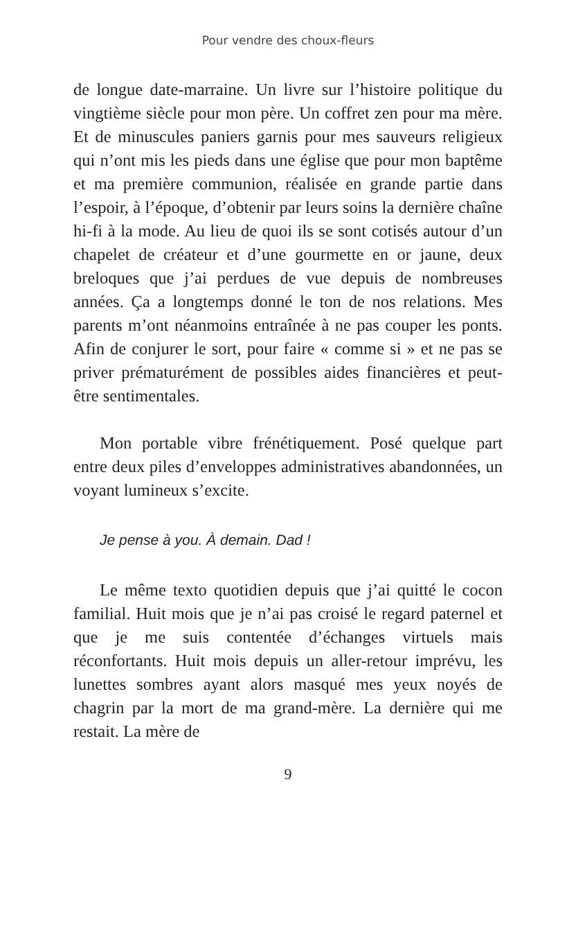Pour vendre des choux-fleurs
de longue date-marraine. Un livre sur l’histoire politique du vingtième siècle pour mon père. Un coffret zen pour ma mère. Et de minuscules paniers garnis pour mes sauveurs religieux qui n’ont mis les pieds dans une église que pour mon baptême et ma première communion, réalisée en grande partie dans l’espoir, à l’époque, d’obtenir par leurs soins la dernière chaîne hi-fi à la mode. Au lieu de quoi ils se sont cotisés autour d’un chapelet de créateur et d’une gourmette en or jaune, deux breloques que j’ai perdues de vue depuis de nombreuses années. Ça a longtemps donné le ton de nos relations. Mes parents m’ont néanmoins entraînée à ne pas couper les ponts. Afin de conjurer le sort, pour faire « comme si » et ne pas se priver prématurément de possibles aides financières et peut-être sentimentales.
Mon portable vibre frénétiquement. Posé quelque part entre deux piles d’enveloppes administratives abandonnées, un voyant lumineux s’excite.
Je pense à you. À demain. Dad !
Le même texto quotidien depuis que j’ai quitté le cocon familial. Huit mois que je n’ai pas croisé le regard paternel et que je me suis contentée d’échanges virtuels mais réconfortants. Huit mois depuis un aller-retour imprévu, les lunettes sombres ayant alors masqué mes yeux noyés de chagrin par la mort de ma grand-mère. La dernière qui me restait. La mère de
9